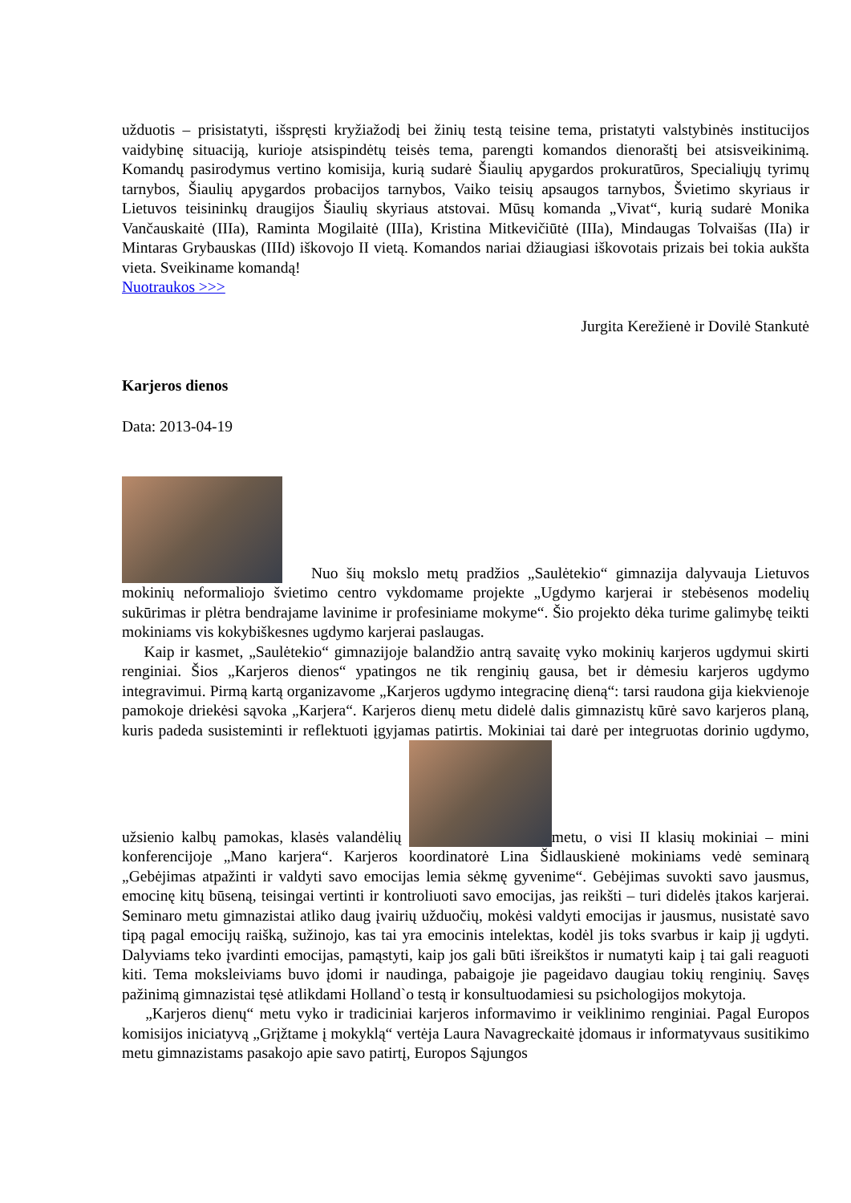užduotis – prisistatyti, išspręsti kryžiažodį bei žinių testą teisine tema, pristatyti valstybinės institucijos vaidybinę situaciją, kurioje atsispindėtų teisės tema, parengti komandos dienoraštį bei atsisveikinimą. Komandų pasirodymus vertino komisija, kurią sudarė Šiaulių apygardos prokuratūros, Specialiųjų tyrimų tarnybos, Šiaulių apygardos probacijos tarnybos, Vaiko teisių apsaugos tarnybos, Švietimo skyriaus ir Lietuvos teisininkų draugijos Šiaulių skyriaus atstovai. Mūsų komanda „Vivat“, kurią sudarė Monika Vančauskaitė (IIIa), Raminta Mogilaitė (IIIa), Kristina Mitkevičiūtė (IIIa), Mindaugas Tolvaišas (IIa) ir Mintaras Grybauskas (IIId) iškovojo II vietą. Komandos nariai džiaugiasi iškovotais prizais bei tokia aukšta vieta. Sveikiname komandą!
Nuotraukos >>>
Jurgita Kerežienė ir Dovilė Stankutė
Karjeros dienos
Data: 2013-04-19
Nuo šių mokslo metų pradžios „Saulėtekio“ gimnazija dalyvauja Lietuvos mokinių neformaliojo švietimo centro vykdomame projekte „Ugdymo karjerai ir stebėsenos modelių sukūrimas ir plėtra bendrajame lavinime ir profesiniame mokyme“. Šio projekto dėka turime galimybę teikti mokiniams vis kokybiškesnes ugdymo karjerai paslaugas.
Kaip ir kasmet, „Saulėtekio“ gimnazijoje balandžio antrą savaitę vyko mokinių karjeros ugdymui skirti renginiai. Šios „Karjeros dienos“ ypatingos ne tik renginių gausa, bet ir dėmesiu karjeros ugdymo integravimui. Pirmą kartą organizavome „Karjeros ugdymo integracinę dieną“: tarsi raudona gija kiekvienoje pamokoje driekėsi sąvoka „Karjera“. Karjeros dienų metu didelė dalis gimnazistų kūrė savo karjeros planą, kuris padeda susisteminti ir reflektuoti įgyjamas patirtis. Mokiniai tai darė per integruotas dorinio ugdymo, užsienio kalbų pamokas, klasės valandėlių metu, o visi II klasių mokiniai – mini konferencijoje „Mano karjera“. Karjeros koordinatorė Lina Šidlauskienė mokiniams vedė seminarą „Gebėjimas atpažinti ir valdyti savo emocijas lemia sėkmę gyvenime“. Gebėjimas suvokti savo jausmus, emocinę kitų būseną, teisingai vertinti ir kontroliuoti savo emocijas, jas reikšti – turi didelės įtakos karjerai. Seminaro metu gimnazistai atliko daug įvairių užduočių, mokėsi valdyti emocijas ir jausmus, nusistatė savo tipą pagal emocijų raišką, sužinojo, kas tai yra emocinis intelektas, kodėl jis toks svarbus ir kaip jį ugdyti. Dalyviams teko įvardinti emocijas, pamąstyti, kaip jos gali būti išreikštos ir numatyti kaip į tai gali reaguoti kiti. Tema moksleiviams buvo įdomi ir naudinga, pabaigoje jie pageidavo daugiau tokių renginių. Savęs pažinimą gimnazistai tęsė atlikdami Holland`o testą ir konsultuodamiesi su psichologijos mokytoja.
„Karjeros dienų“ metu vyko ir tradiciniai karjeros informavimo ir veiklinimo renginiai. Pagal Europos komisijos iniciatyvą „Grįžtame į mokyklą“ vertėja Laura Navagreckaitė įdomaus ir informatyvaus susitikimo metu gimnazistams pasakojo apie savo patirtį, Europos Sąjungos